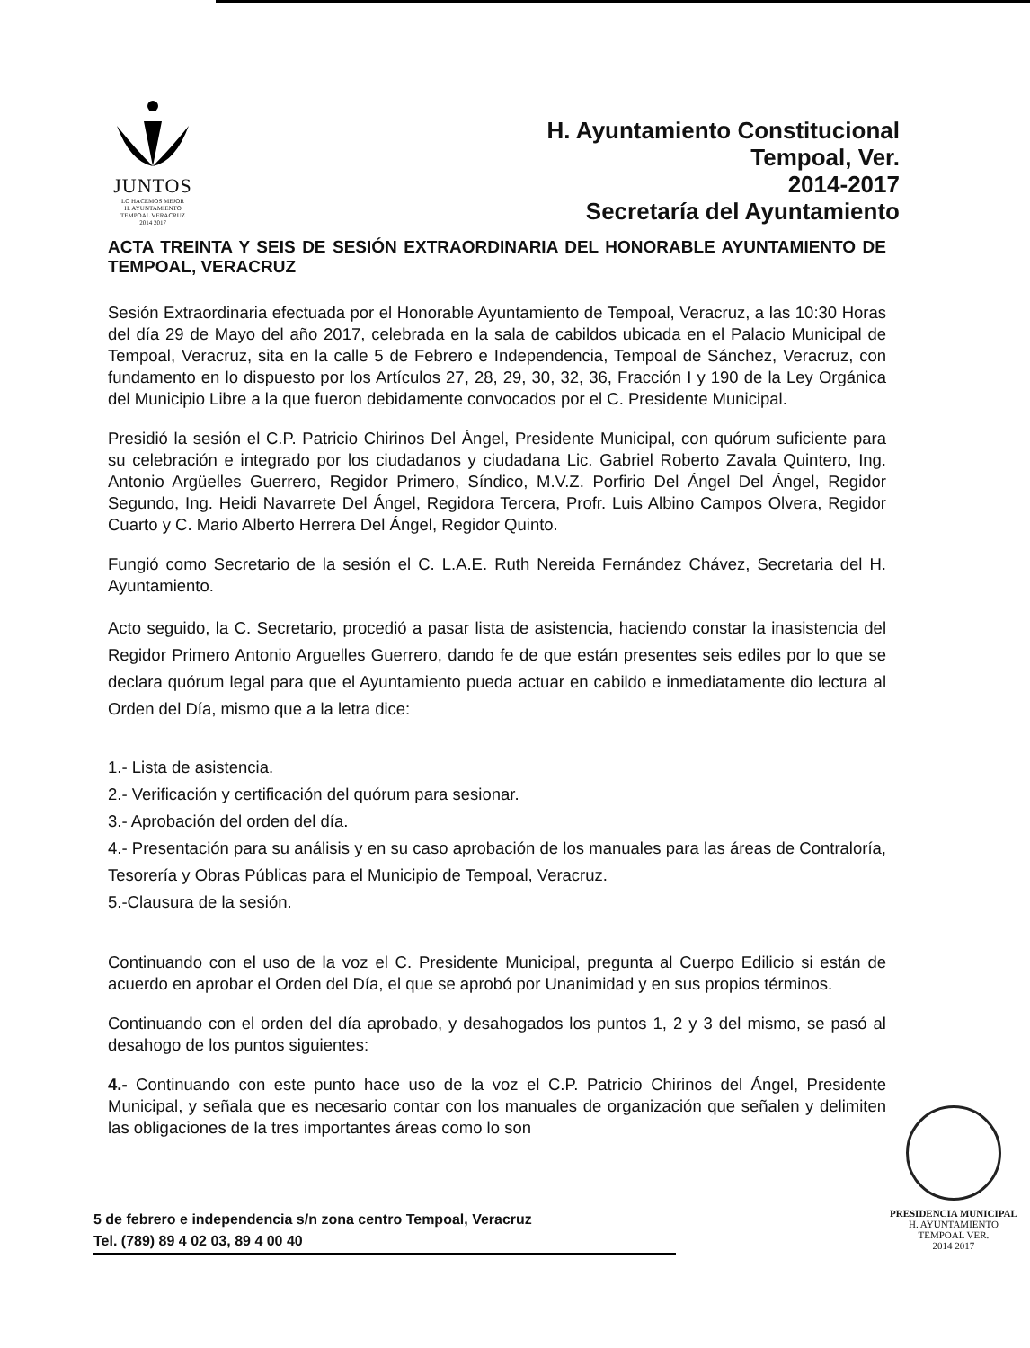JUNTOS
LO HACEMOS MEJOR
H. AYUNTAMIENTO
TEMPOAL VERACRUZ
2014 2017
H. Ayuntamiento Constitucional
Tempoal, Ver.
2014-2017
Secretaría del Ayuntamiento
ACTA TREINTA Y SEIS DE SESIÓN EXTRAORDINARIA DEL HONORABLE AYUNTAMIENTO DE TEMPOAL, VERACRUZ
Sesión Extraordinaria efectuada por el Honorable Ayuntamiento de Tempoal, Veracruz, a las 10:30 Horas del día 29 de Mayo del año 2017, celebrada en la sala de cabildos ubicada en el Palacio Municipal de Tempoal, Veracruz, sita en la calle 5 de Febrero e Independencia, Tempoal de Sánchez, Veracruz, con fundamento en lo dispuesto por los Artículos 27, 28, 29, 30, 32, 36, Fracción I y 190 de la Ley Orgánica del Municipio Libre a la que fueron debidamente convocados por el C. Presidente Municipal.
Presidió la sesión el C.P. Patricio Chirinos Del Ángel, Presidente Municipal, con quórum suficiente para su celebración e integrado por los ciudadanos y ciudadana Lic. Gabriel Roberto Zavala Quintero, Ing. Antonio Argüelles Guerrero, Regidor Primero, Síndico, M.V.Z. Porfirio Del Ángel Del Ángel, Regidor Segundo, Ing. Heidi Navarrete Del Ángel, Regidora Tercera, Profr. Luis Albino Campos Olvera, Regidor Cuarto y C. Mario Alberto Herrera Del Ángel, Regidor Quinto.
Fungió como Secretario de la sesión el C. L.A.E. Ruth Nereida Fernández Chávez, Secretaria del H. Ayuntamiento.
Acto seguido, la C. Secretario, procedió a pasar lista de asistencia, haciendo constar la inasistencia del Regidor Primero Antonio Arguelles Guerrero, dando fe de que están presentes seis ediles por lo que se declara quórum legal para que el Ayuntamiento pueda actuar en cabildo e inmediatamente dio lectura al Orden del Día, mismo que a la letra dice:
1.- Lista de asistencia.
2.- Verificación y certificación del quórum para sesionar.
3.- Aprobación del orden del día.
4.- Presentación para su análisis y en su caso aprobación de los manuales para las áreas de Contraloría, Tesorería y Obras Públicas para el Municipio de Tempoal, Veracruz.
5.-Clausura de la sesión.
Continuando con el uso de la voz el C. Presidente Municipal, pregunta al Cuerpo Edilicio si están de acuerdo en aprobar el Orden del Día, el que se aprobó por Unanimidad y en sus propios términos.
Continuando con el orden del día aprobado, y desahogados los puntos 1, 2 y 3 del mismo, se pasó al desahogo de los puntos siguientes:
4.- Continuando con este punto hace uso de la voz el C.P. Patricio Chirinos del Ángel, Presidente Municipal, y señala que es necesario contar con los manuales de organización que señalen y delimiten las obligaciones de la tres importantes áreas como lo son
PRESIDENCIA MUNICIPAL
H. AYUNTAMIENTO
TEMPOAL VER.
2014 2017
5 de febrero e independencia s/n zona centro Tempoal, Veracruz
Tel. (789) 89 4 02 03, 89 4 00 40